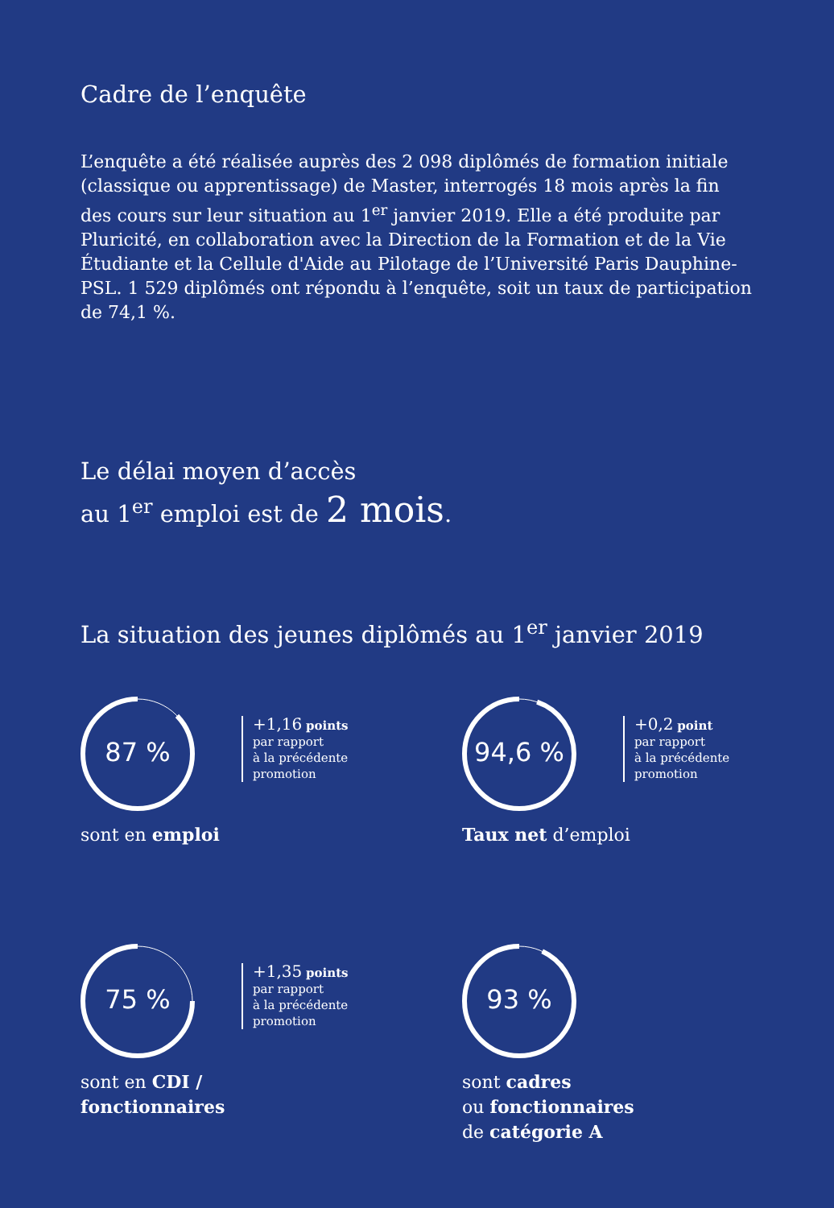Cadre de l’enquête
L’enquête a été réalisée auprès des 2 098 diplômés de formation initiale (classique ou apprentissage) de Master, interrogés 18 mois après la fin des cours sur leur situation au 1<sup>er</sup> janvier 2019. Elle a été produite par Pluricité, en collaboration avec la Direction de la Formation et de la Vie Étudiante et la Cellule d'Aide au Pilotage de l’Université Paris Dauphine-PSL. 1 529 diplômés ont répondu à l’enquête, soit un taux de participation de 74,1 %.
Le délai moyen d’accès
au 1<sup>er</sup> emploi est de 2 mois.
La situation des jeunes diplômés au 1<sup>er</sup> janvier 2019
87 %
+1,16 points
par rapport
à la précédente
promotion
sont en emploi
94,6 %
+0,2 point
par rapport
à la précédente
promotion
Taux net d’emploi
75 %
+1,35 points
par rapport
à la précédente
promotion
sont en CDI /
fonctionnaires
93 %
sont cadres
ou fonctionnaires
de catégorie A